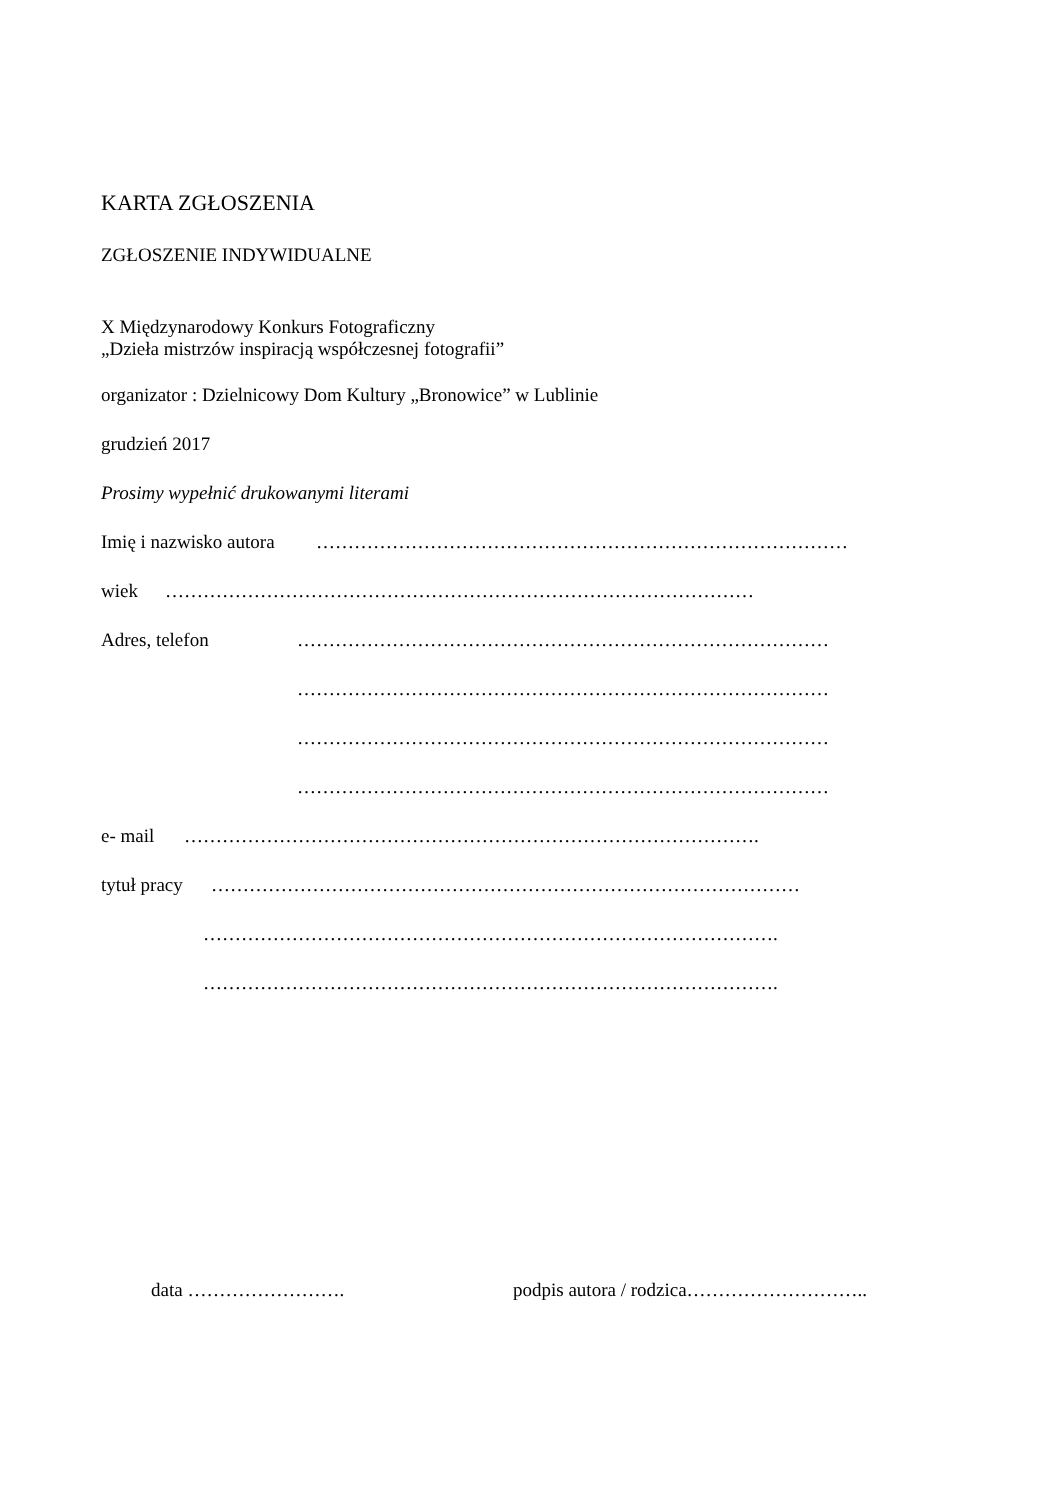KARTA ZGŁOSZENIA
ZGŁOSZENIE INDYWIDUALNE
X Międzynarodowy Konkurs Fotograficzny
„Dzieła mistrzów inspiracją współczesnej fotografii”
organizator : Dzielnicowy Dom Kultury „Bronowice” w Lublinie
grudzień 2017
Prosimy wypełnić drukowanymi literami
Imię i nazwisko autora …………………………………………………………………………
wiek …………………………………………………………………………………
Adres, telefon …………………………………………………………………………
…………………………………………………………………………
…………………………………………………………………………
…………………………………………………………………………
e- mail ……………………………………………………………………………….
tytuł pracy …………………………………………………………………………………
……………………………………………………………………………….
……………………………………………………………………………….
data ……………………. podpis autora / rodzica………………………..